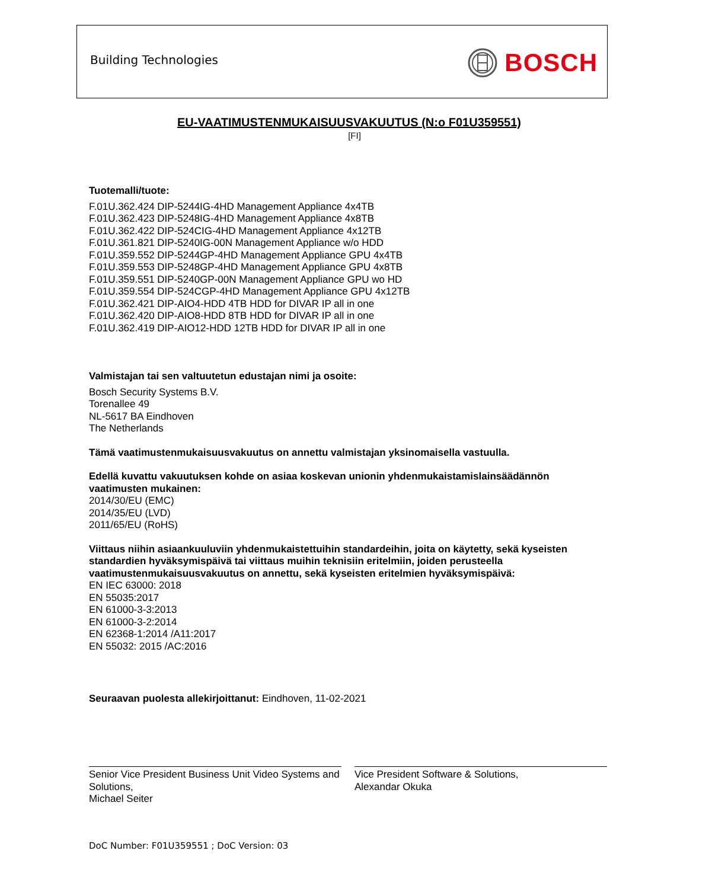Building Technologies BOSCH
EU-VAATIMUSTENMUKAISUUSVAKUUTUS (N:o F01U359551)
[FI]
Tuotemalli/tuote:
F.01U.362.424 DIP-5244IG-4HD Management Appliance 4x4TB
F.01U.362.423 DIP-5248IG-4HD Management Appliance 4x8TB
F.01U.362.422 DIP-524CIG-4HD Management Appliance 4x12TB
F.01U.361.821 DIP-5240IG-00N Management Appliance w/o HDD
F.01U.359.552 DIP-5244GP-4HD Management Appliance GPU 4x4TB
F.01U.359.553 DIP-5248GP-4HD Management Appliance GPU 4x8TB
F.01U.359.551 DIP-5240GP-00N Management Appliance GPU wo HD
F.01U.359.554 DIP-524CGP-4HD Management Appliance GPU 4x12TB
F.01U.362.421 DIP-AIO4-HDD 4TB HDD for DIVAR IP all in one
F.01U.362.420 DIP-AIO8-HDD 8TB HDD for DIVAR IP all in one
F.01U.362.419 DIP-AIO12-HDD 12TB HDD for DIVAR IP all in one
Valmistajan tai sen valtuutetun edustajan nimi ja osoite:
Bosch Security Systems B.V.
Torenallee 49
NL-5617 BA Eindhoven
The Netherlands
Tämä vaatimustenmukaisuusvakuutus on annettu valmistajan yksinomaisella vastuulla.
Edellä kuvattu vakuutuksen kohde on asiaa koskevan unionin yhdenmukaistamislainsäädännön vaatimusten mukainen:
2014/30/EU (EMC)
2014/35/EU (LVD)
2011/65/EU (RoHS)
Viittaus niihin asiaankuuluviin yhdenmukaistettuihin standardeihin, joita on käytetty, sekä kyseisten standardien hyväksymispäivä tai viittaus muihin teknisiin eritelmiin, joiden perusteella vaatimustenmukaisuusvakuutus on annettu, sekä kyseisten eritelmien hyväksymispäivä:
EN IEC 63000: 2018
EN 55035:2017
EN 61000-3-3:2013
EN 61000-3-2:2014
EN 62368-1:2014 /A11:2017
EN 55032: 2015 /AC:2016
Seuraavan puolesta allekirjoittanut: Eindhoven, 11-02-2021
Senior Vice President Business Unit Video Systems and Solutions,
Michael Seiter
Vice President Software & Solutions,
Alexandar Okuka
DoC Number: F01U359551 ; DoC Version: 03